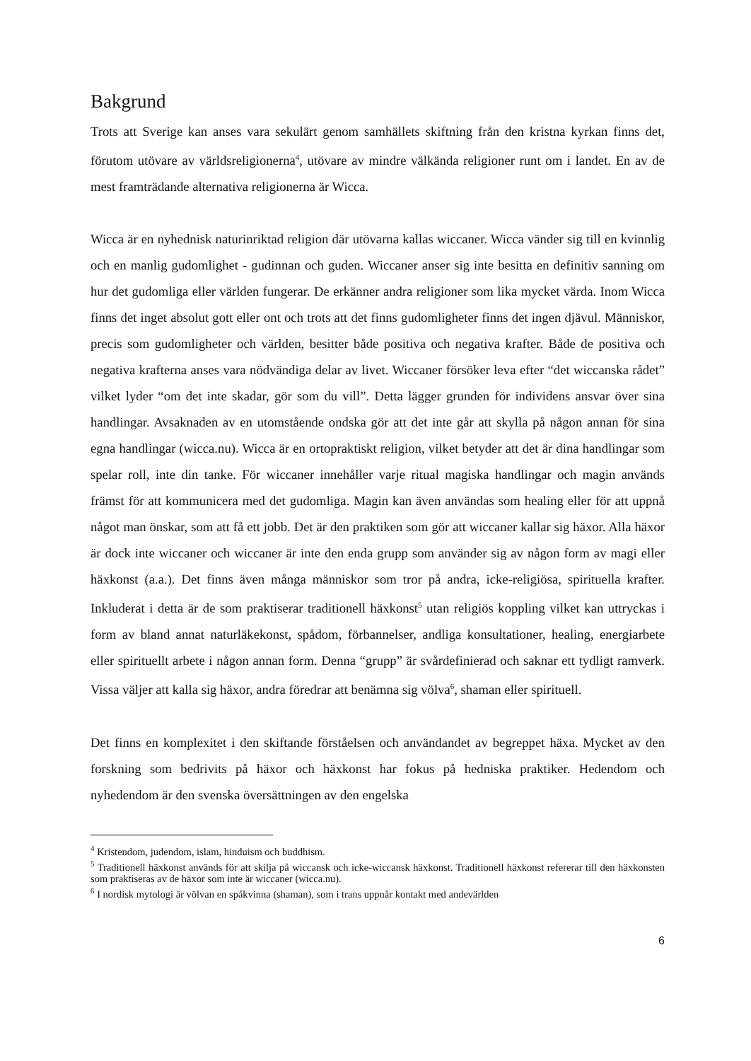Bakgrund
Trots att Sverige kan anses vara sekulärt genom samhällets skiftning från den kristna kyrkan finns det, förutom utövare av världsreligionerna<sup>4</sup>, utövare av mindre välkända religioner runt om i landet. En av de mest framträdande alternativa religionerna är Wicca.
Wicca är en nyhednisk naturinriktad religion där utövarna kallas wiccaner. Wicca vänder sig till en kvinnlig och en manlig gudomlighet - gudinnan och guden. Wiccaner anser sig inte besitta en definitiv sanning om hur det gudomliga eller världen fungerar. De erkänner andra religioner som lika mycket värda. Inom Wicca finns det inget absolut gott eller ont och trots att det finns gudomligheter finns det ingen djävul. Människor, precis som gudomligheter och världen, besitter både positiva och negativa krafter. Både de positiva och negativa krafterna anses vara nödvändiga delar av livet. Wiccaner försöker leva efter “det wiccanska rådet” vilket lyder “om det inte skadar, gör som du vill”. Detta lägger grunden för individens ansvar över sina handlingar. Avsaknaden av en utomstående ondska gör att det inte går att skylla på någon annan för sina egna handlingar (wicca.nu). Wicca är en ortopraktiskt religion, vilket betyder att det är dina handlingar som spelar roll, inte din tanke. För wiccaner innehåller varje ritual magiska handlingar och magin används främst för att kommunicera med det gudomliga. Magin kan även användas som healing eller för att uppnå något man önskar, som att få ett jobb. Det är den praktiken som gör att wiccaner kallar sig häxor. Alla häxor är dock inte wiccaner och wiccaner är inte den enda grupp som använder sig av någon form av magi eller häxkonst (a.a.). Det finns även många människor som tror på andra, icke-religiösa, spirituella krafter. Inkluderat i detta är de som praktiserar traditionell häxkonst<sup>5</sup> utan religiös koppling vilket kan uttryckas i form av bland annat naturläkekonst, spådom, förbannelser, andliga konsultationer, healing, energiarbete eller spirituellt arbete i någon annan form. Denna “grupp” är svårdefinierad och saknar ett tydligt ramverk. Vissa väljer att kalla sig häxor, andra föredrar att benämna sig völva<sup>6</sup>, shaman eller spirituell.
Det finns en komplexitet i den skiftande förståelsen och användandet av begreppet häxa. Mycket av den forskning som bedrivits på häxor och häxkonst har fokus på hedniska praktiker. Hedendom och nyhedendom är den svenska översättningen av den engelska
<sup>4</sup> Kristendom, judendom, islam, hinduism och buddhism.
<sup>5</sup> Traditionell häxkonst används för att skilja på wiccansk och icke-wiccansk häxkonst. Traditionell häxkonst refererar till den häxkonsten som praktiseras av de häxor som inte är wiccaner (wicca.nu).
<sup>6</sup> I nordisk mytologi är völvan en spåkvinna (shaman), som i trans uppnår kontakt med andevärlden
6